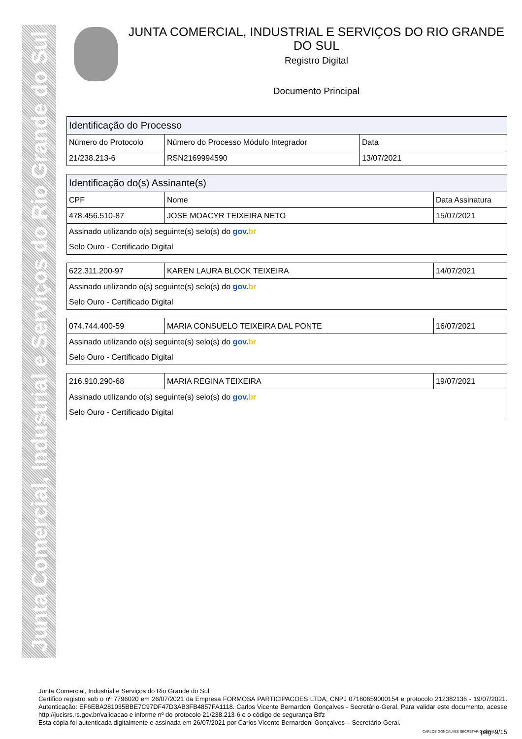Junta Comercial, Industrial e Serviços do Rio Grande do Sul
JUNTA COMERCIAL, INDUSTRIAL E SERVIÇOS DO RIO GRANDE DO SUL
Registro Digital
Documento Principal
| Identificação do Processo | | |
| --- | --- | --- |
| Número do Protocolo | Número do Processo Módulo Integrador | Data |
| 21/238.213-6 | RSN2169994590 | 13/07/2021 |
| Identificação do(s) Assinante(s) | | |
| --- | --- | --- |
| CPF | Nome | Data Assinatura |
| 478.456.510-87 | JOSE MOACYR TEIXEIRA NETO | 15/07/2021 |
| Assinado utilizando o(s) seguinte(s) selo(s) do gov. br | | |
| Selo Ouro - Certificado Digital | | |
| 622.311.200-97 | KAREN LAURA BLOCK TEIXEIRA | 14/07/2021 |
| Assinado utilizando o(s) seguinte(s) selo(s) do gov. br | | |
| Selo Ouro - Certificado Digital | | |
| 074.744.400-59 | MARIA CONSUELO TEIXEIRA DAL PONTE | 16/07/2021 |
| Assinado utilizando o(s) seguinte(s) selo(s) do gov. br | | |
| Selo Ouro - Certificado Digital | | |
| 216.910.290-68 | MARIA REGINA TEIXEIRA | 19/07/2021 |
| Assinado utilizando o(s) seguinte(s) selo(s) do gov. br | | |
| Selo Ouro - Certificado Digital | | |
Junta Comercial, Industrial e Serviços do Rio Grande do Sul
Certifico registro sob o nº 7796020 em 26/07/2021 da Empresa FORMOSA PARTICIPACOES LTDA, CNPJ 07160659000154 e protocolo 212382136 - 19/07/2021. Autenticação: EF6EBA281035BBE7C97DF47D3AB3FB4857FA1118. Carlos Vicente Bernardoni Gonçalves - Secretário-Geral. Para validar este documento, acesse http://jucisrs.rs.gov.br/validacao e informe nº do protocolo 21/238.213-6 e o código de segurança Btfz
Esta cópia foi autenticada digitalmente e assinada em 26/07/2021 por Carlos Vicente Bernardoni Gonçalves – Secretário-Geral.
CARLOS GONÇALVES SECRETÁRIO-GERAL
pág. 9/15